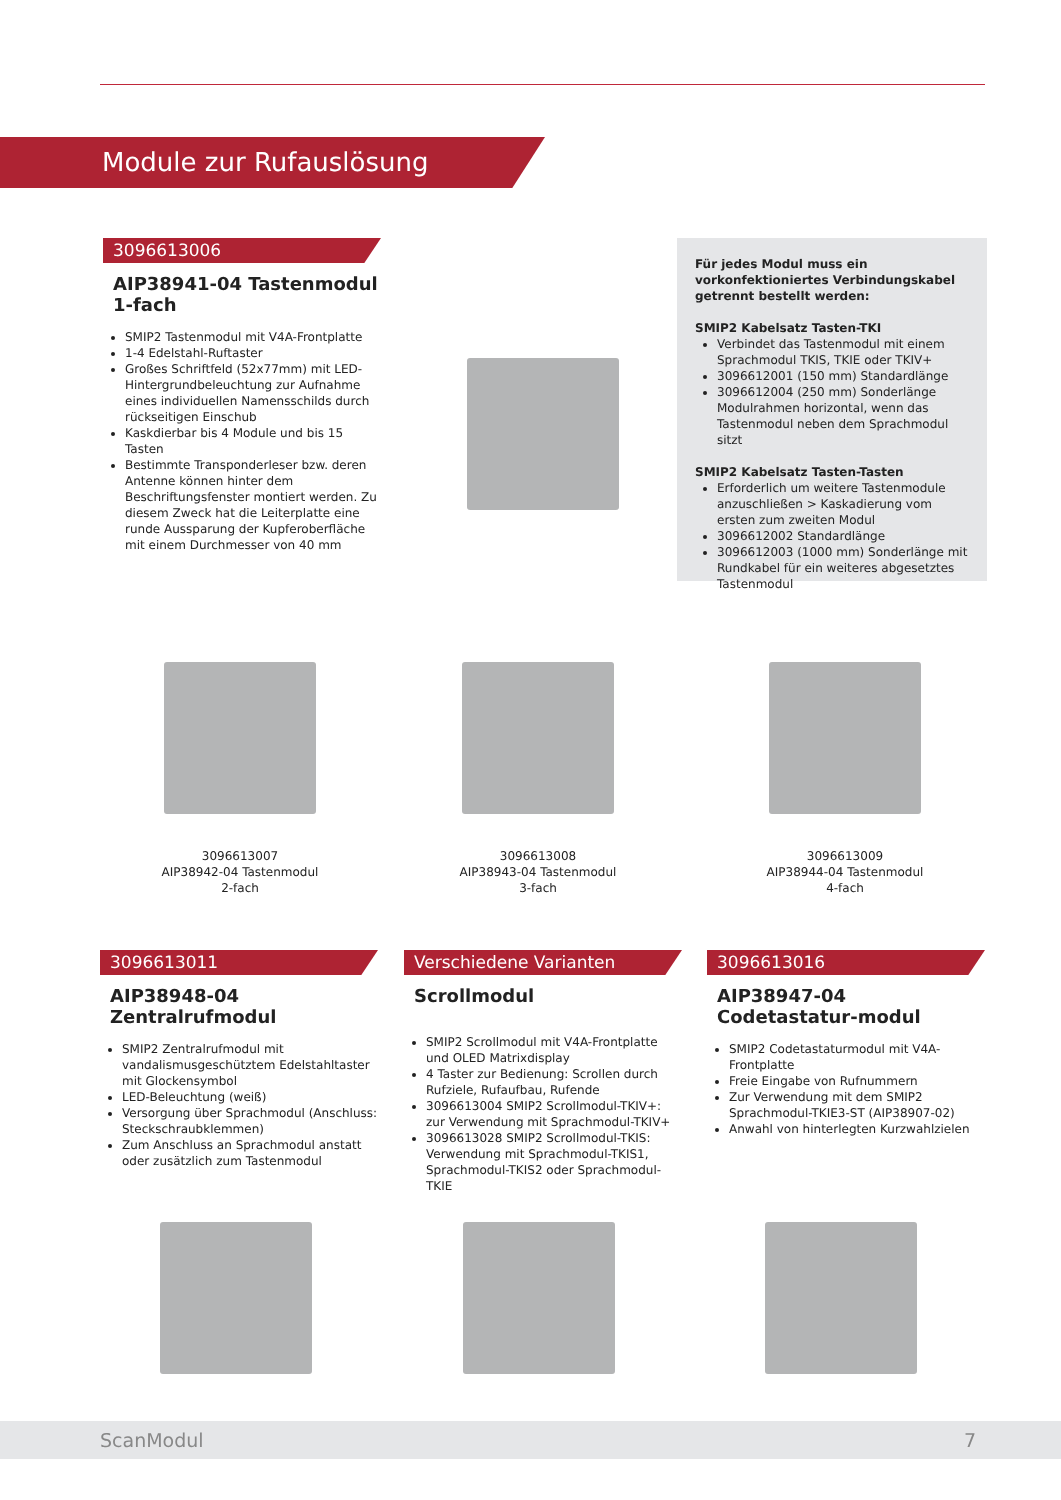Module zur Rufauslösung
3096613006
AIP38941-04 Tastenmodul 1-fach
SMIP2 Tastenmodul mit V4A-Frontplatte
1-4 Edelstahl-Ruftaster
Großes Schriftfeld (52x77mm) mit LED-Hintergrundbeleuchtung zur Aufnahme eines individuellen Namensschilds durch rückseitigen Einschub
Kaskdierbar bis 4 Module und bis 15 Tasten
Bestimmte Transponderleser bzw. deren Antenne können hinter dem Beschriftungsfenster montiert werden. Zu diesem Zweck hat die Leiterplatte eine runde Aussparung der Kupferoberfläche mit einem Durchmesser von 40 mm
Für jedes Modul muss ein vorkonfektioniertes Verbindungskabel getrennt bestellt werden:
SMIP2 Kabelsatz Tasten-TKI
Verbindet das Tastenmodul mit einem Sprachmodul TKIS, TKIE oder TKIV+
3096612001 (150 mm) Standardlänge
3096612004 (250 mm) Sonderlänge Modulrahmen horizontal, wenn das Tastenmodul neben dem Sprachmodul sitzt
SMIP2 Kabelsatz Tasten-Tasten
Erforderlich um weitere Tastenmodule anzuschließen > Kaskadierung vom ersten zum zweiten Modul
3096612002 Standardlänge
3096612003 (1000 mm) Sonderlänge mit Rundkabel für ein weiteres abgesetztes Tastenmodul
3096613007
AIP38942-04 Tastenmodul
2-fach
3096613008
AIP38943-04 Tastenmodul
3-fach
3096613009
AIP38944-04 Tastenmodul
4-fach
3096613011
AIP38948-04 Zentralrufmodul
SMIP2 Zentralrufmodul mit vandalismusgeschütztem Edelstahltaster mit Glockensymbol
LED-Beleuchtung (weiß)
Versorgung über Sprachmodul (Anschluss: Steckschraubklemmen)
Zum Anschluss an Sprachmodul anstatt oder zusätzlich zum Tastenmodul
Verschiedene Varianten
Scrollmodul
SMIP2 Scrollmodul mit V4A-Frontplatte und OLED Matrixdisplay
4 Taster zur Bedienung: Scrollen durch Rufziele, Rufaufbau, Rufende
3096613004 SMIP2 Scrollmodul-TKIV+: zur Verwendung mit Sprachmodul-TKIV+
3096613028 SMIP2 Scrollmodul-TKIS: Verwendung mit Sprachmodul-TKIS1, Sprachmodul-TKIS2 oder Sprachmodul-TKIE
3096613016
AIP38947-04 Codetastatur-modul
SMIP2 Codetastaturmodul mit V4A-Frontplatte
Freie Eingabe von Rufnummern
Zur Verwendung mit dem SMIP2 Sprachmodul-TKIE3-ST (AIP38907-02)
Anwahl von hinterlegten Kurzwahlzielen
ScanModul 7